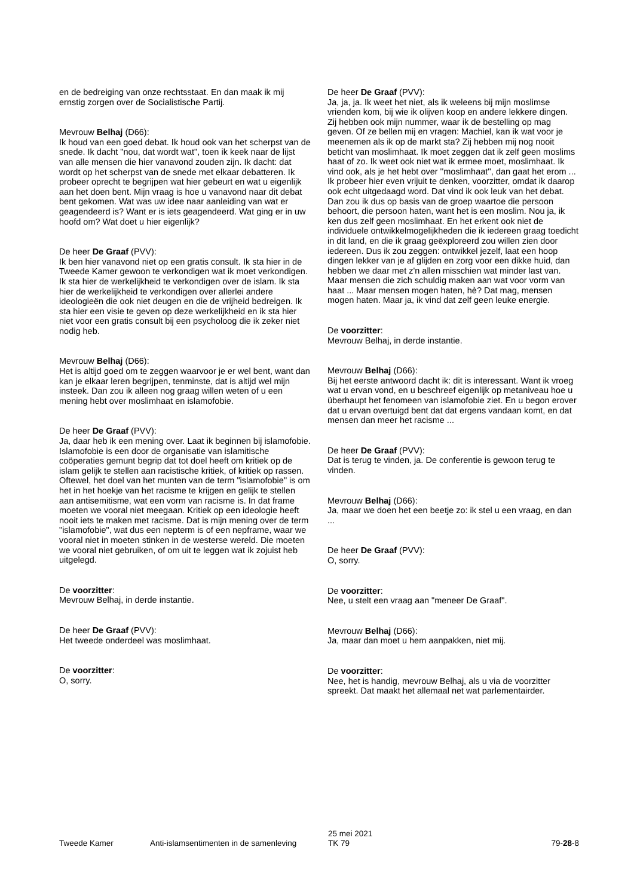en de bedreiging van onze rechtsstaat. En dan maak ik mij ernstig zorgen over de Socialistische Partij.
Mevrouw Belhaj (D66):
Ik houd van een goed debat. Ik houd ook van het scherpst van de snede. Ik dacht "nou, dat wordt wat", toen ik keek naar de lijst van alle mensen die hier vanavond zouden zijn. Ik dacht: dat wordt op het scherpst van de snede met elkaar debatteren. Ik probeer oprecht te begrijpen wat hier gebeurt en wat u eigenlijk aan het doen bent. Mijn vraag is hoe u vanavond naar dit debat bent gekomen. Wat was uw idee naar aanleiding van wat er geagendeerd is? Want er is iets geagendeerd. Wat ging er in uw hoofd om? Wat doet u hier eigenlijk?
De heer De Graaf (PVV):
Ik ben hier vanavond niet op een gratis consult. Ik sta hier in de Tweede Kamer gewoon te verkondigen wat ik moet verkondigen. Ik sta hier de werkelijkheid te verkondigen over de islam. Ik sta hier de werkelijkheid te verkondigen over allerlei andere ideologieën die ook niet deugen en die de vrijheid bedreigen. Ik sta hier een visie te geven op deze werkelijkheid en ik sta hier niet voor een gratis consult bij een psycholoog die ik zeker niet nodig heb.
Mevrouw Belhaj (D66):
Het is altijd goed om te zeggen waarvoor je er wel bent, want dan kan je elkaar leren begrijpen, tenminste, dat is altijd wel mijn insteek. Dan zou ik alleen nog graag willen weten of u een mening hebt over moslimhaat en islamofobie.
De heer De Graaf (PVV):
Ja, daar heb ik een mening over. Laat ik beginnen bij islamofobie. Islamofobie is een door de organisatie van islamitische coöperaties gemunt begrip dat tot doel heeft om kritiek op de islam gelijk te stellen aan racistische kritiek, of kritiek op rassen. Oftewel, het doel van het munten van de term "islamofobie" is om het in het hoekje van het racisme te krijgen en gelijk te stellen aan antisemitisme, wat een vorm van racisme is. In dat frame moeten we vooral niet meegaan. Kritiek op een ideologie heeft nooit iets te maken met racisme. Dat is mijn mening over de term "islamofobie", wat dus een nepterm is of een nepframe, waar we vooral niet in moeten stinken in de westerse wereld. Die moeten we vooral niet gebruiken, of om uit te leggen wat ik zojuist heb uitgelegd.
De voorzitter:
Mevrouw Belhaj, in derde instantie.
De heer De Graaf (PVV):
Het tweede onderdeel was moslimhaat.
De voorzitter:
O, sorry.
De heer De Graaf (PVV):
Ja, ja, ja. Ik weet het niet, als ik weleens bij mijn moslimse vrienden kom, bij wie ik olijven koop en andere lekkere dingen. Zij hebben ook mijn nummer, waar ik de bestelling op mag geven. Of ze bellen mij en vragen: Machiel, kan ik wat voor je meenemen als ik op de markt sta? Zij hebben mij nog nooit beticht van moslimhaat. Ik moet zeggen dat ik zelf geen moslims haat of zo. Ik weet ook niet wat ik ermee moet, moslimhaat. Ik vind ook, als je het hebt over ''moslimhaat'', dan gaat het erom ... Ik probeer hier even vrijuit te denken, voorzitter, omdat ik daarop ook echt uitgedaagd word. Dat vind ik ook leuk van het debat. Dan zou ik dus op basis van de groep waartoe die persoon behoort, die persoon haten, want het is een moslim. Nou ja, ik ken dus zelf geen moslimhaat. En het erkent ook niet de individuele ontwikkelmogelijkheden die ik iedereen graag toedicht in dit land, en die ik graag geëxploreerd zou willen zien door iedereen. Dus ik zou zeggen: ontwikkel jezelf, laat een hoop dingen lekker van je af glijden en zorg voor een dikke huid, dan hebben we daar met z'n allen misschien wat minder last van. Maar mensen die zich schuldig maken aan wat voor vorm van haat ... Maar mensen mogen haten, hè? Dat mag, mensen mogen haten. Maar ja, ik vind dat zelf geen leuke energie.
De voorzitter:
Mevrouw Belhaj, in derde instantie.
Mevrouw Belhaj (D66):
Bij het eerste antwoord dacht ik: dit is interessant. Want ik vroeg wat u ervan vond, en u beschreef eigenlijk op metaniveau hoe u überhaupt het fenomeen van islamofobie ziet. En u begon erover dat u ervan overtuigd bent dat dat ergens vandaan komt, en dat mensen dan meer het racisme ...
De heer De Graaf (PVV):
Dat is terug te vinden, ja. De conferentie is gewoon terug te vinden.
Mevrouw Belhaj (D66):
Ja, maar we doen het een beetje zo: ik stel u een vraag, en dan ...
De heer De Graaf (PVV):
O, sorry.
De voorzitter:
Nee, u stelt een vraag aan "meneer De Graaf".
Mevrouw Belhaj (D66):
Ja, maar dan moet u hem aanpakken, niet mij.
De voorzitter:
Nee, het is handig, mevrouw Belhaj, als u via de voorzitter spreekt. Dat maakt het allemaal net wat parlementairder.
Tweede Kamer
Anti-islamsentimenten in de samenleving
25 mei 2021
TK 79
79-28-8